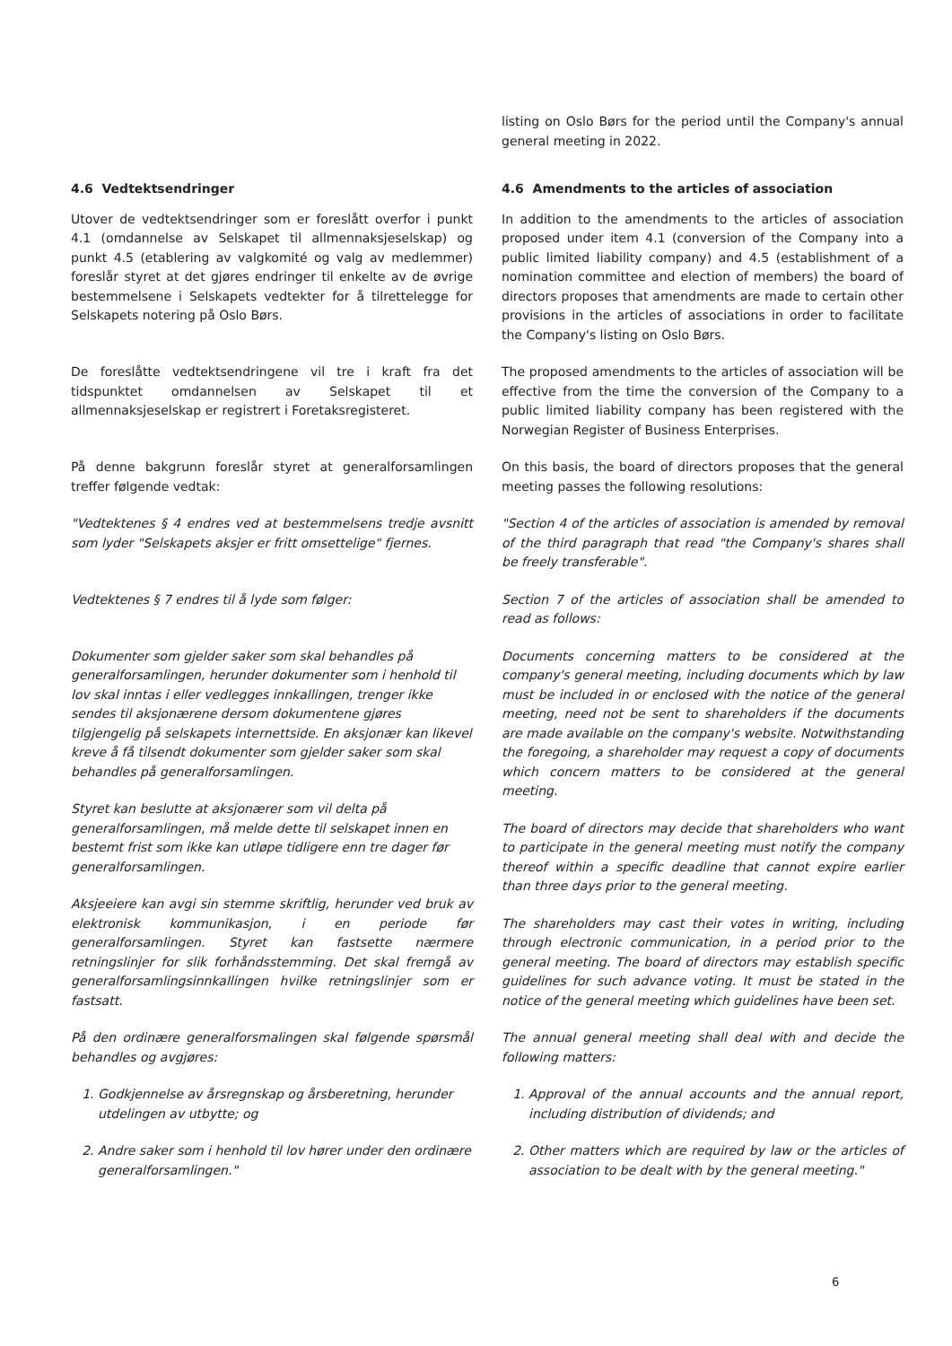listing on Oslo Børs for the period until the Company's annual general meeting in 2022.
4.6 Vedtektsendringer 4.6 Amendments to the articles of association
Utover de vedtektsendringer som er foreslått overfor i punkt 4.1 (omdannelse av Selskapet til allmennaksjeselskap) og punkt 4.5 (etablering av valgkomité og valg av medlemmer) foreslår styret at det gjøres endringer til enkelte av de øvrige bestemmelsene i Selskapets vedtekter for å tilrettelegge for Selskapets notering på Oslo Børs.
In addition to the amendments to the articles of association proposed under item 4.1 (conversion of the Company into a public limited liability company) and 4.5 (establishment of a nomination committee and election of members) the board of directors proposes that amendments are made to certain other provisions in the articles of associations in order to facilitate the Company's listing on Oslo Børs.
De foreslåtte vedtektsendringene vil tre i kraft fra det tidspunktet omdannelsen av Selskapet til et allmennaksjeselskap er registrert i Foretaksregisteret.
The proposed amendments to the articles of association will be effective from the time the conversion of the Company to a public limited liability company has been registered with the Norwegian Register of Business Enterprises.
På denne bakgrunn foreslår styret at generalforsamlingen treffer følgende vedtak:
On this basis, the board of directors proposes that the general meeting passes the following resolutions:
"Vedtektenes § 4 endres ved at bestemmelsens tredje avsnitt som lyder "Selskapets aksjer er fritt omsettelige" fjernes.
"Section 4 of the articles of association is amended by removal of the third paragraph that read "the Company's shares shall be freely transferable".
Vedtektenes § 7 endres til å lyde som følger: Section 7 of the articles of association shall be amended to read as follows:
Dokumenter som gjelder saker som skal behandles på generalforsamlingen, herunder dokumenter som i henhold til lov skal inntas i eller vedlegges innkallingen, trenger ikke sendes til aksjonærene dersom dokumentene gjøres tilgjengelig på selskapets internettside. En aksjonær kan likevel kreve å få tilsendt dokumenter som gjelder saker som skal behandles på generalforsamlingen.
Styret kan beslutte at aksjonærer som vil delta på generalforsamlingen, må melde dette til selskapet innen en bestemt frist som ikke kan utløpe tidligere enn tre dager før generalforsamlingen.
Aksjeeiere kan avgi sin stemme skriftlig, herunder ved bruk av elektronisk kommunikasjon, i en periode før generalforsamlingen. Styret kan fastsette nærmere retningslinjer for slik forhåndsstemming. Det skal fremgå av generalforsamlingsinnkallingen hvilke retningslinjer som er fastsatt.
På den ordinære generalforsmalingen skal følgende spørsmål behandles og avgjøres:
1. Godkjennelse av årsregnskap og årsberetning, herunder utdelingen av utbytte; og
2. Andre saker som i henhold til lov hører under den ordinære generalforsamlingen."
Documents concerning matters to be considered at the company's general meeting, including documents which by law must be included in or enclosed with the notice of the general meeting, need not be sent to shareholders if the documents are made available on the company's website. Notwithstanding the foregoing, a shareholder may request a copy of documents which concern matters to be considered at the general meeting.
The board of directors may decide that shareholders who want to participate in the general meeting must notify the company thereof within a specific deadline that cannot expire earlier than three days prior to the general meeting.
The shareholders may cast their votes in writing, including through electronic communication, in a period prior to the general meeting. The board of directors may establish specific guidelines for such advance voting. It must be stated in the notice of the general meeting which guidelines have been set.
The annual general meeting shall deal with and decide the following matters:
1. Approval of the annual accounts and the annual report, including distribution of dividends; and
2. Other matters which are required by law or the articles of association to be dealt with by the general meeting."
6